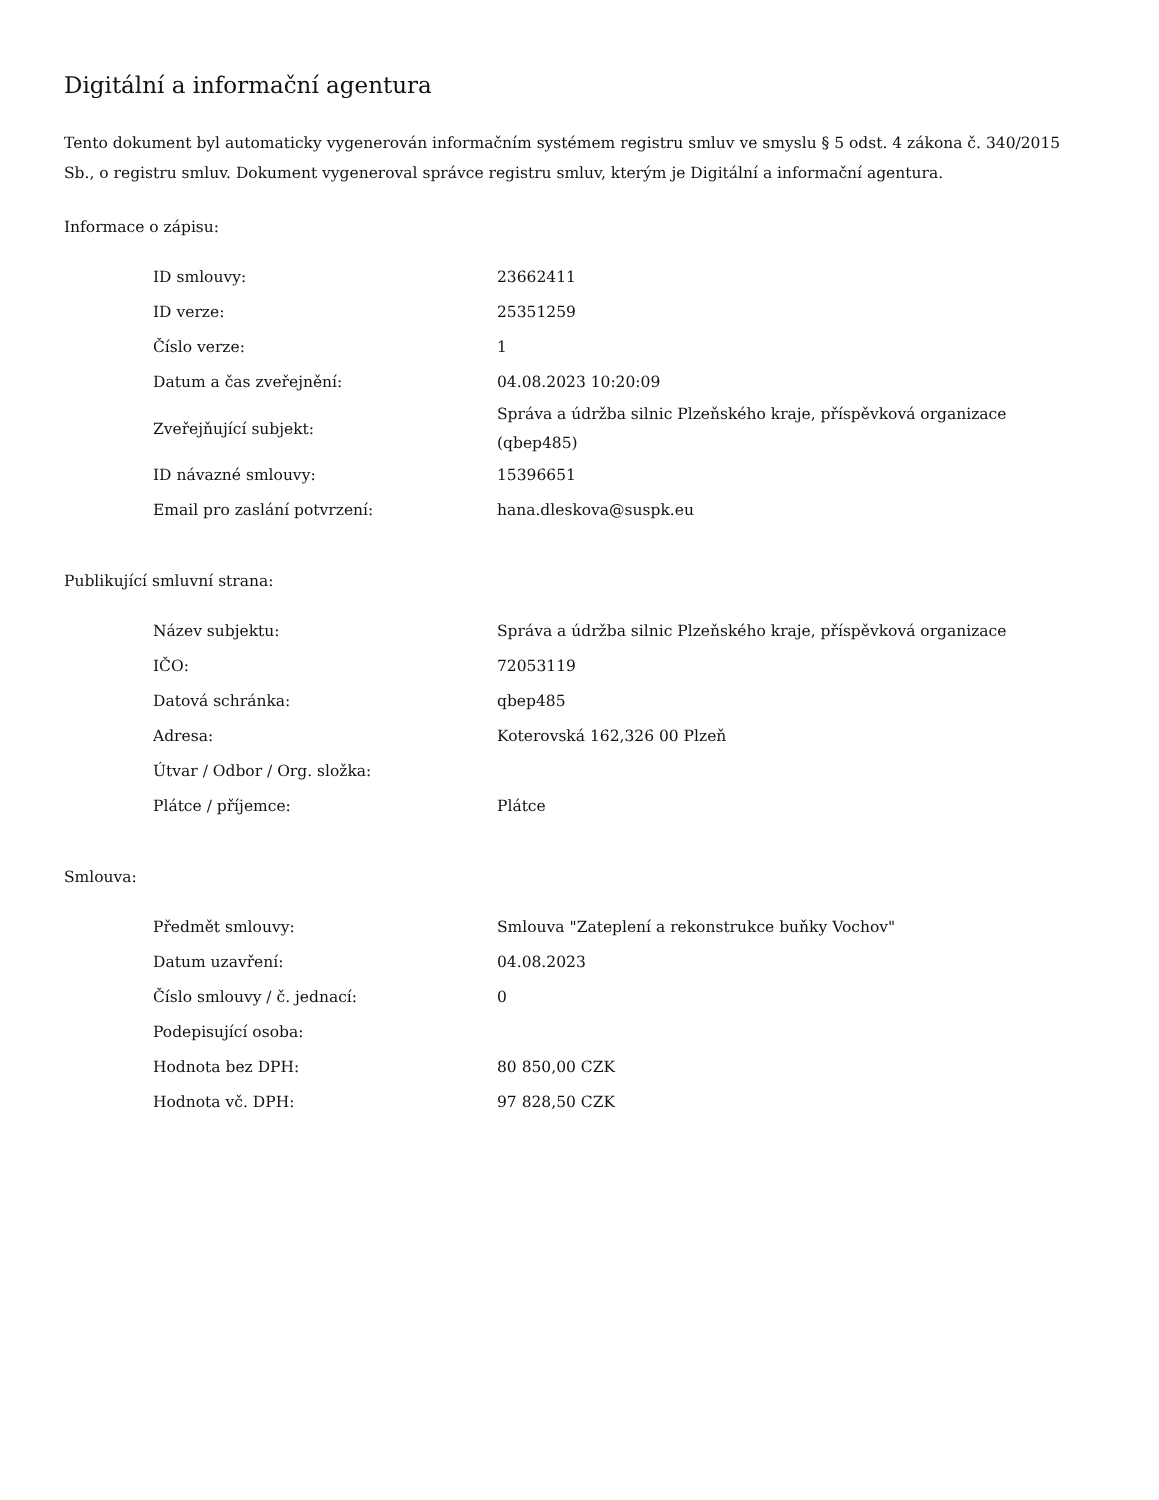Digitální a informační agentura
Tento dokument byl automaticky vygenerován informačním systémem registru smluv ve smyslu § 5 odst. 4 zákona č. 340/2015 Sb., o registru smluv. Dokument vygeneroval správce registru smluv, kterým je Digitální a informační agentura.
Informace o zápisu:
| ID smlouvy: | 23662411 |
| ID verze: | 25351259 |
| Číslo verze: | 1 |
| Datum a čas zveřejnění: | 04.08.2023 10:20:09 |
| Zveřejňující subjekt: | Správa a údržba silnic Plzeňského kraje, příspěvková organizace (qbep485) |
| ID návazné smlouvy: | 15396651 |
| Email pro zaslání potvrzení: | hana.dleskova@suspk.eu |
Publikující smluvní strana:
| Název subjektu: | Správa a údržba silnic Plzeňského kraje, příspěvková organizace |
| IČO: | 72053119 |
| Datová schránka: | qbep485 |
| Adresa: | Koterovská 162,326 00 Plzeň |
| Útvar / Odbor / Org. složka: | |
| Plátce / příjemce: | Plátce |
Smlouva:
| Předmět smlouvy: | Smlouva "Zateplení a rekonstrukce buňky Vochov" |
| Datum uzavření: | 04.08.2023 |
| Číslo smlouvy / č. jednací: | 0 |
| Podepisující osoba: | |
| Hodnota bez DPH: | 80 850,00 CZK |
| Hodnota vč. DPH: | 97 828,50 CZK |